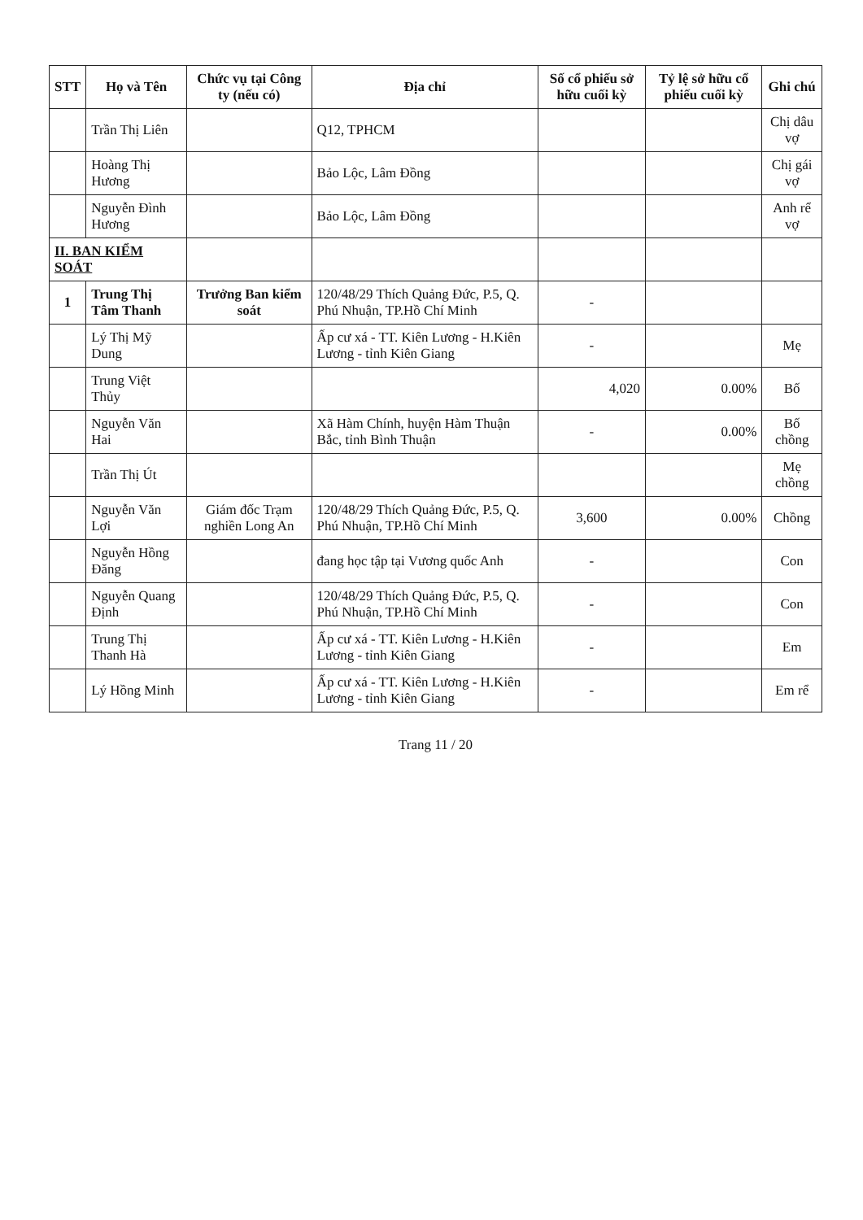| STT | Họ và Tên | Chức vụ tại Công ty (nếu có) | Địa chỉ | Số cổ phiếu sở hữu cuối kỳ | Tỷ lệ sở hữu cổ phiếu cuối kỳ | Ghi chú |
| --- | --- | --- | --- | --- | --- | --- |
| | Trần Thị Liên | | Q12, TPHCM | | | Chị dâu vợ |
| | Hoàng Thị Hương | | Bảo Lộc, Lâm Đồng | | | Chị gái vợ |
| | Nguyễn Đình Hương | | Bảo Lộc, Lâm Đồng | | | Anh rể vợ |
| II. BAN KIỂM SOÁT | | | | | | |
| 1 | Trung Thị Tâm Thanh | Trưởng Ban kiểm soát | 120/48/29 Thích Quảng Đức, P.5, Q. Phú Nhuận, TP.Hồ Chí Minh | - | | |
| | Lý Thị Mỹ Dung | | Ấp cư xá - TT. Kiên Lương - H.Kiên Lương - tỉnh Kiên Giang | - | | Mẹ |
| | Trung Việt Thủy | | | 4,020 | 0.00% | Bố |
| | Nguyễn Văn Hai | | Xã Hàm Chính, huyện Hàm Thuận Bắc, tỉnh Bình Thuận | - | 0.00% | Bố chồng |
| | Trần Thị Út | | | | | Mẹ chồng |
| | Nguyễn Văn Lợi | Giám đốc Trạm nghiền Long An | 120/48/29 Thích Quảng Đức, P.5, Q. Phú Nhuận, TP.Hồ Chí Minh | 3,600 | 0.00% | Chồng |
| | Nguyễn Hồng Đăng | | đang học tập tại Vương quốc Anh | - | | Con |
| | Nguyễn Quang Định | | 120/48/29 Thích Quảng Đức, P.5, Q. Phú Nhuận, TP.Hồ Chí Minh | - | | Con |
| | Trung Thị Thanh Hà | | Ấp cư xá - TT. Kiên Lương - H.Kiên Lương - tỉnh Kiên Giang | - | | Em |
| | Lý Hồng Minh | | Ấp cư xá - TT. Kiên Lương - H.Kiên Lương - tỉnh Kiên Giang | - | | Em rể |
Trang 11 / 20